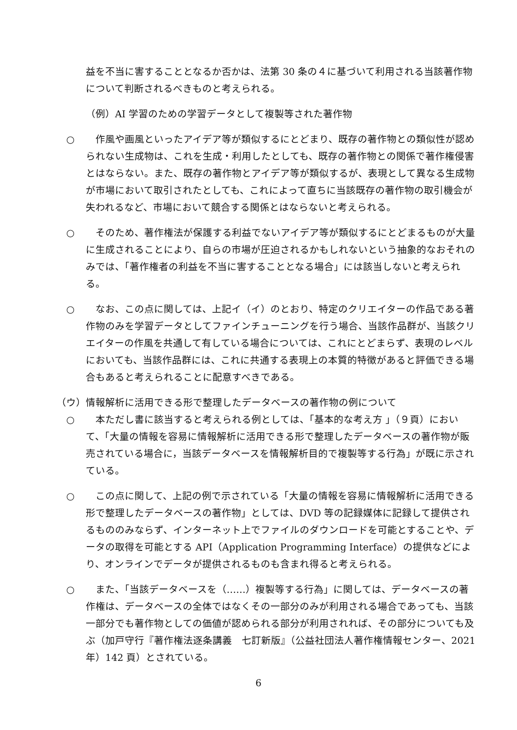益を不当に害することとなるか否かは、法第 30 条の４に基づいて利用される当該著作物について判断されるべきものと考えられる。
（例）AI 学習のための学習データとして複製等された著作物
○　作風や画風といったアイデア等が類似するにとどまり、既存の著作物との類似性が認められない生成物は、これを生成・利用したとしても、既存の著作物との関係で著作権侵害とはならない。また、既存の著作物とアイデア等が類似するが、表現として異なる生成物が市場において取引されたとしても、これによって直ちに当該既存の著作物の取引機会が失われるなど、市場において競合する関係とはならないと考えられる。
○　そのため、著作権法が保護する利益でないアイデア等が類似するにとどまるものが大量に生成されることにより、自らの市場が圧迫されるかもしれないという抽象的なおそれのみでは、「著作権者の利益を不当に害することとなる場合」には該当しないと考えられる。
○　なお、この点に関しては、上記イ（イ）のとおり、特定のクリエイターの作品である著作物のみを学習データとしてファインチューニングを行う場合、当該作品群が、当該クリエイターの作風を共通して有している場合については、これにとどまらず、表現のレベルにおいても、当該作品群には、これに共通する表現上の本質的特徴があると評価できる場合もあると考えられることに配意すべきである。
（ウ）情報解析に活用できる形で整理したデータベースの著作物の例について
○　本ただし書に該当すると考えられる例としては、「基本的な考え方 」（９頁）において、「大量の情報を容易に情報解析に活用できる形で整理したデータベースの著作物が販売されている場合に，当該データベースを情報解析目的で複製等する行為」が既に示されている。
○　この点に関して、上記の例で示されている「大量の情報を容易に情報解析に活用できる形で整理したデータベースの著作物」としては、DVD 等の記録媒体に記録して提供されるもののみならず、インターネット上でファイルのダウンロードを可能とすることや、データの取得を可能とする API（Application Programming Interface）の提供などにより、オンラインでデータが提供されるものも含まれ得ると考えられる。
○　また、「当該データベースを（……）複製等する行為」に関しては、データベースの著作権は、データベースの全体ではなくその一部分のみが利用される場合であっても、当該一部分でも著作物としての価値が認められる部分が利用されれば、その部分についても及ぶ（加戸守行『著作権法逐条講義　七訂新版』（公益社団法人著作権情報センター、2021 年）142 頁）とされている。
6